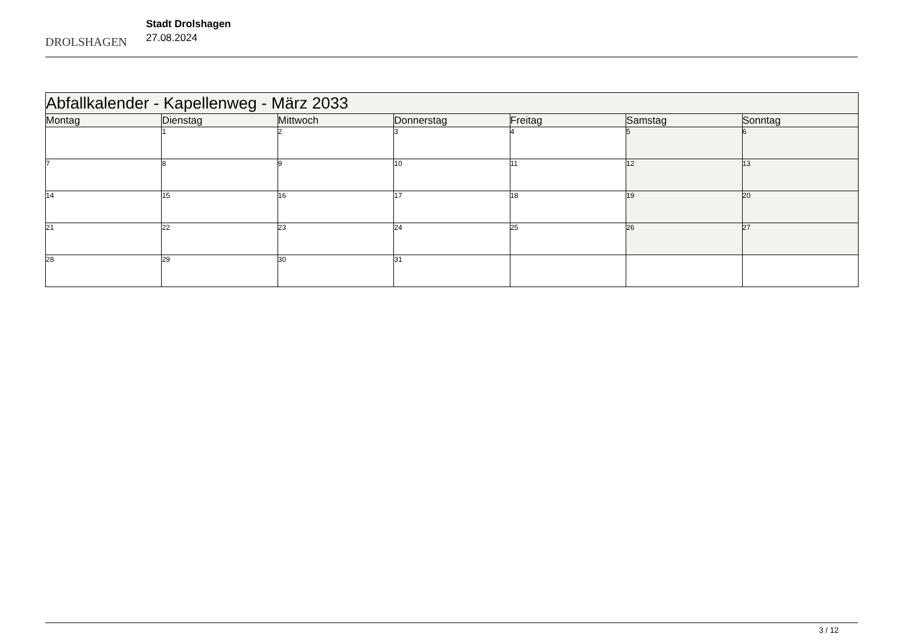DROLSHAGEN
Stadt Drolshagen
27.08.2024
| Abfallkalender - Kapellenweg - März 2033 | | | | | | |
| Montag | Dienstag | Mittwoch | Donnerstag | Freitag | Samstag | Sonntag |
| | 1 | 2 | 3 | 4 | 5 | 6 |
| 7 | 8 | 9 | 10 | 11 | 12 | 13 |
| 14 | 15 | 16 | 17 | 18 | 19 | 20 |
| 21 | 22 | 23 | 24 | 25 | 26 | 27 |
| 28 | 29 | 30 | 31 | | | |
3 / 12